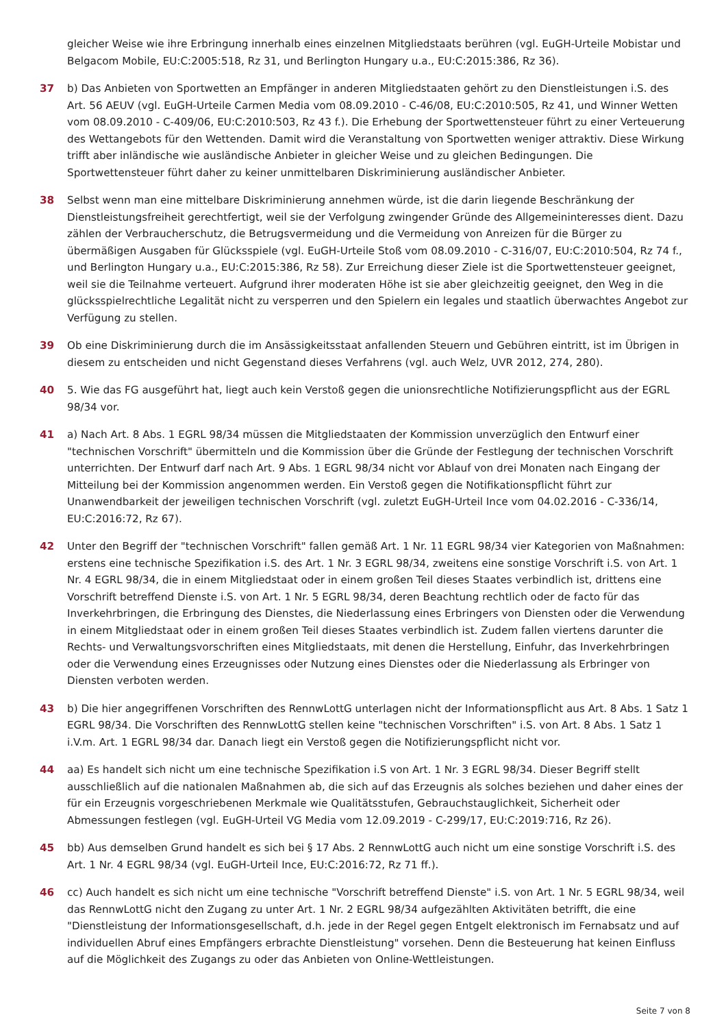gleicher Weise wie ihre Erbringung innerhalb eines einzelnen Mitgliedstaats berühren (vgl. EuGH-Urteile Mobistar und Belgacom Mobile, EU:C:2005:518, Rz 31, und Berlington Hungary u.a., EU:C:2015:386, Rz 36).
37 b) Das Anbieten von Sportwetten an Empfänger in anderen Mitgliedstaaten gehört zu den Dienstleistungen i.S. des Art. 56 AEUV (vgl. EuGH-Urteile Carmen Media vom 08.09.2010 - C-46/08, EU:C:2010:505, Rz 41, und Winner Wetten vom 08.09.2010 - C-409/06, EU:C:2010:503, Rz 43 f.). Die Erhebung der Sportwettensteuer führt zu einer Verteuerung des Wettangebots für den Wettenden. Damit wird die Veranstaltung von Sportwetten weniger attraktiv. Diese Wirkung trifft aber inländische wie ausländische Anbieter in gleicher Weise und zu gleichen Bedingungen. Die Sportwettensteuer führt daher zu keiner unmittelbaren Diskriminierung ausländischer Anbieter.
38 Selbst wenn man eine mittelbare Diskriminierung annehmen würde, ist die darin liegende Beschränkung der Dienstleistungsfreiheit gerechtfertigt, weil sie der Verfolgung zwingender Gründe des Allgemeininteresses dient. Dazu zählen der Verbraucherschutz, die Betrugsvermeidung und die Vermeidung von Anreizen für die Bürger zu übermäßigen Ausgaben für Glücksspiele (vgl. EuGH-Urteile Stoß vom 08.09.2010 - C-316/07, EU:C:2010:504, Rz 74 f., und Berlington Hungary u.a., EU:C:2015:386, Rz 58). Zur Erreichung dieser Ziele ist die Sportwettensteuer geeignet, weil sie die Teilnahme verteuert. Aufgrund ihrer moderaten Höhe ist sie aber gleichzeitig geeignet, den Weg in die glücksspielrechtliche Legalität nicht zu versperren und den Spielern ein legales und staatlich überwachtes Angebot zur Verfügung zu stellen.
39 Ob eine Diskriminierung durch die im Ansässigkeitsstaat anfallenden Steuern und Gebühren eintritt, ist im Übrigen in diesem zu entscheiden und nicht Gegenstand dieses Verfahrens (vgl. auch Welz, UVR 2012, 274, 280).
40 5. Wie das FG ausgeführt hat, liegt auch kein Verstoß gegen die unionsrechtliche Notifizierungspflicht aus der EGRL 98/34 vor.
41 a) Nach Art. 8 Abs. 1 EGRL 98/34 müssen die Mitgliedstaaten der Kommission unverzüglich den Entwurf einer "technischen Vorschrift" übermitteln und die Kommission über die Gründe der Festlegung der technischen Vorschrift unterrichten. Der Entwurf darf nach Art. 9 Abs. 1 EGRL 98/34 nicht vor Ablauf von drei Monaten nach Eingang der Mitteilung bei der Kommission angenommen werden. Ein Verstoß gegen die Notifikationspflicht führt zur Unanwendbarkeit der jeweiligen technischen Vorschrift (vgl. zuletzt EuGH-Urteil Ince vom 04.02.2016 - C-336/14, EU:C:2016:72, Rz 67).
42 Unter den Begriff der "technischen Vorschrift" fallen gemäß Art. 1 Nr. 11 EGRL 98/34 vier Kategorien von Maßnahmen: erstens eine technische Spezifikation i.S. des Art. 1 Nr. 3 EGRL 98/34, zweitens eine sonstige Vorschrift i.S. von Art. 1 Nr. 4 EGRL 98/34, die in einem Mitgliedstaat oder in einem großen Teil dieses Staates verbindlich ist, drittens eine Vorschrift betreffend Dienste i.S. von Art. 1 Nr. 5 EGRL 98/34, deren Beachtung rechtlich oder de facto für das Inverkehrbringen, die Erbringung des Dienstes, die Niederlassung eines Erbringers von Diensten oder die Verwendung in einem Mitgliedstaat oder in einem großen Teil dieses Staates verbindlich ist. Zudem fallen viertens darunter die Rechts- und Verwaltungsvorschriften eines Mitgliedstaats, mit denen die Herstellung, Einfuhr, das Inverkehrbringen oder die Verwendung eines Erzeugnisses oder Nutzung eines Dienstes oder die Niederlassung als Erbringer von Diensten verboten werden.
43 b) Die hier angegriffenen Vorschriften des RennwLottG unterlagen nicht der Informationspflicht aus Art. 8 Abs. 1 Satz 1 EGRL 98/34. Die Vorschriften des RennwLottG stellen keine "technischen Vorschriften" i.S. von Art. 8 Abs. 1 Satz 1 i.V.m. Art. 1 EGRL 98/34 dar. Danach liegt ein Verstoß gegen die Notifizierungspflicht nicht vor.
44 aa) Es handelt sich nicht um eine technische Spezifikation i.S von Art. 1 Nr. 3 EGRL 98/34. Dieser Begriff stellt ausschließlich auf die nationalen Maßnahmen ab, die sich auf das Erzeugnis als solches beziehen und daher eines der für ein Erzeugnis vorgeschriebenen Merkmale wie Qualitätsstufen, Gebrauchstauglichkeit, Sicherheit oder Abmessungen festlegen (vgl. EuGH-Urteil VG Media vom 12.09.2019 - C-299/17, EU:C:2019:716, Rz 26).
45 bb) Aus demselben Grund handelt es sich bei § 17 Abs. 2 RennwLottG auch nicht um eine sonstige Vorschrift i.S. des Art. 1 Nr. 4 EGRL 98/34 (vgl. EuGH-Urteil Ince, EU:C:2016:72, Rz 71 ff.).
46 cc) Auch handelt es sich nicht um eine technische "Vorschrift betreffend Dienste" i.S. von Art. 1 Nr. 5 EGRL 98/34, weil das RennwLottG nicht den Zugang zu unter Art. 1 Nr. 2 EGRL 98/34 aufgezählten Aktivitäten betrifft, die eine "Dienstleistung der Informationsgesellschaft, d.h. jede in der Regel gegen Entgelt elektronisch im Fernabsatz und auf individuellen Abruf eines Empfängers erbrachte Dienstleistung" vorsehen. Denn die Besteuerung hat keinen Einfluss auf die Möglichkeit des Zugangs zu oder das Anbieten von Online-Wettleistungen.
Seite 7 von 8